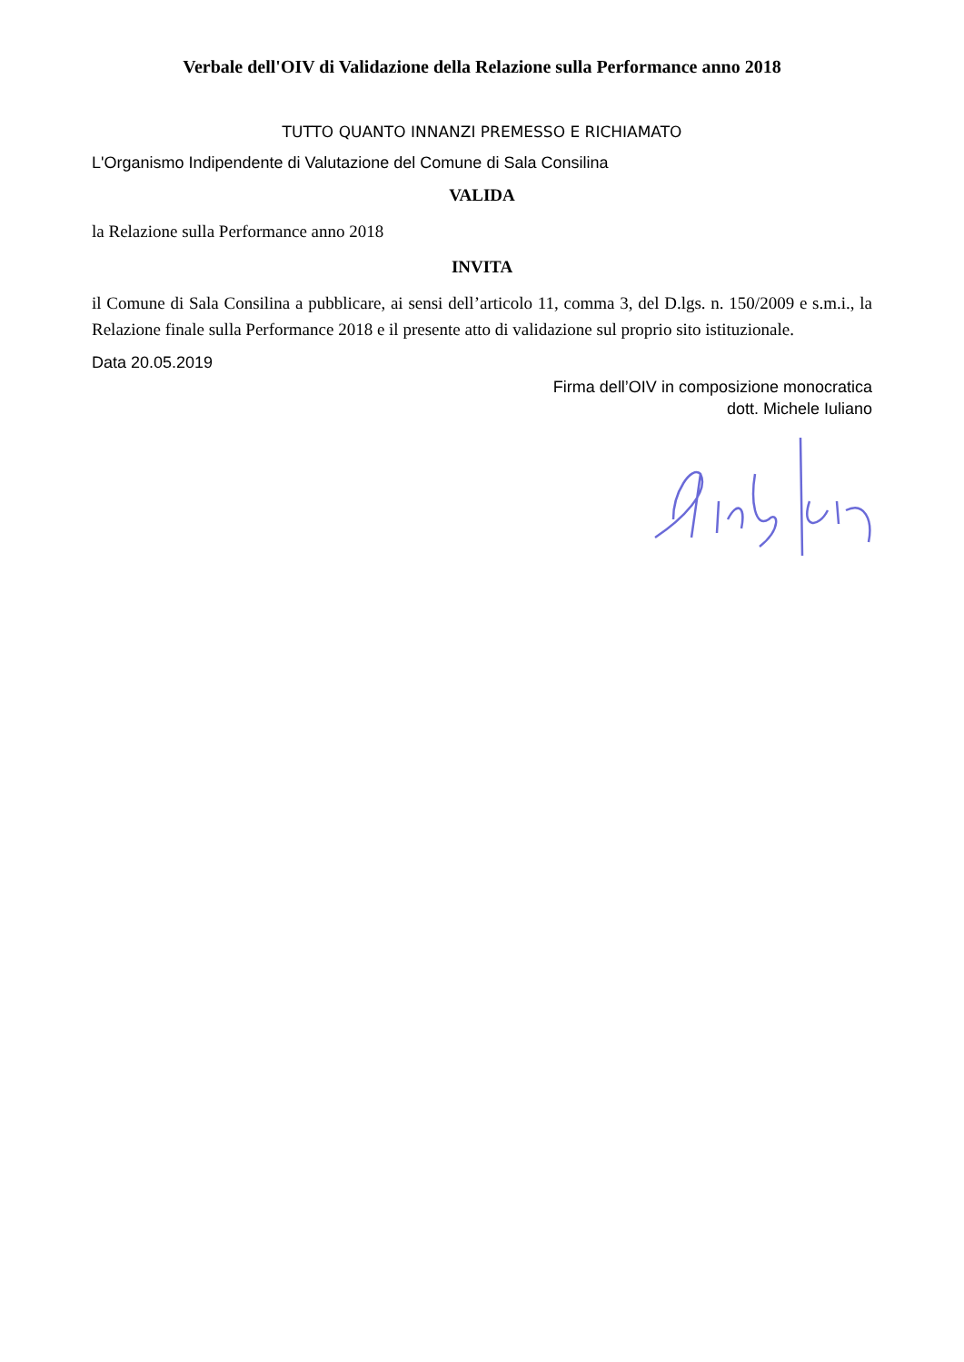Verbale dell'OIV di Validazione della Relazione sulla Performance anno 2018
TUTTO QUANTO INNANZI PREMESSO E RICHIAMATO
L'Organismo Indipendente di Valutazione del Comune di Sala Consilina
VALIDA
la Relazione sulla Performance anno 2018
INVITA
il Comune di Sala Consilina a pubblicare, ai sensi dell’articolo 11, comma 3, del D.lgs. n. 150/2009 e s.m.i., la Relazione finale sulla Performance 2018 e il presente atto di validazione sul proprio sito istituzionale.
Data 20.05.2019
Firma dell’OIV in composizione monocratica
dott. Michele Iuliano